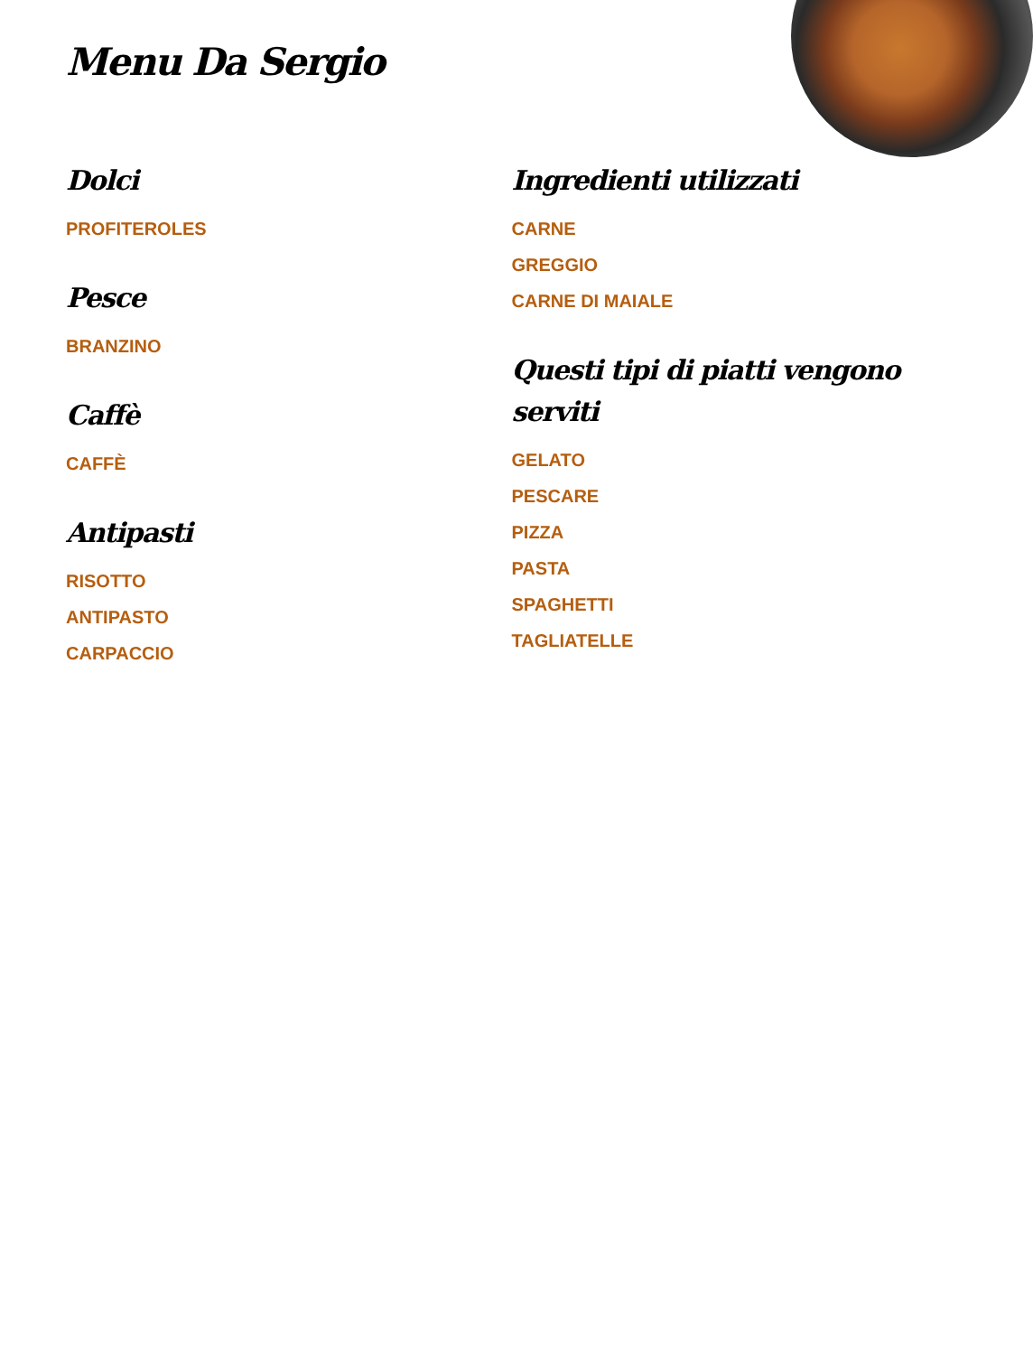Menu Da Sergio
Dolci
PROFITEROLES
Pesce
BRANZINO
Caffè
CAFFÈ
Antipasti
RISOTTO
ANTIPASTO
CARPACCIO
Ingredienti utilizzati
CARNE
GREGGIO
CARNE DI MAIALE
Questi tipi di piatti vengono serviti
GELATO
PESCARE
PIZZA
PASTA
SPAGHETTI
TAGLIATELLE